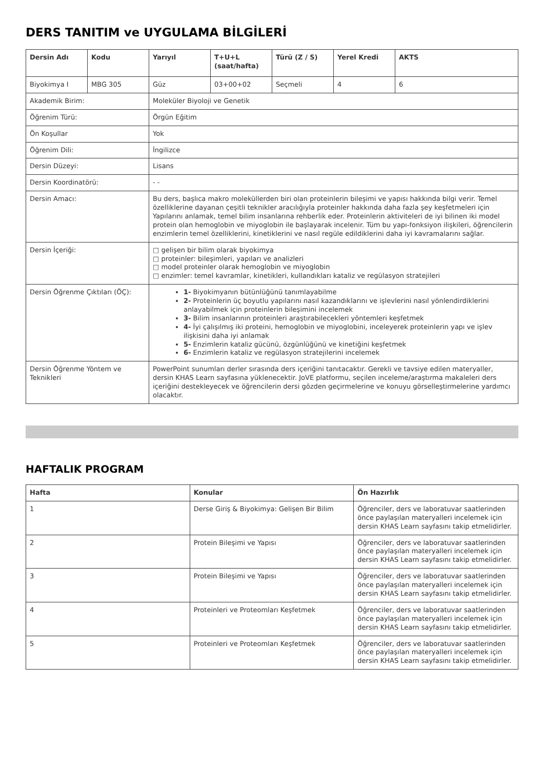DERS TANITIM ve UYGULAMA BİLGİLERİ
| Dersin Adı | Kodu | Yarıyıl | T+U+L (saat/hafta) | Türü (Z / S) | Yerel Kredi | AKTS |
| --- | --- | --- | --- | --- | --- | --- |
| Biyokimya I | MBG 305 | Güz | 03+00+02 | Seçmeli | 4 | 6 |
| Akademik Birim: | | Moleküler Biyoloji ve Genetik | | | | |
| Öğrenim Türü: | | Örgün Eğitim | | | | |
| Ön Koşullar | | Yok | | | | |
| Öğrenim Dili: | | İngilizce | | | | |
| Dersin Düzeyi: | | Lisans | | | | |
| Dersin Koordinatörü: | | - - | | | | |
| Dersin Amacı: | | Bu ders, başlıca makro moleküllerden biri olan proteinlerin bileşimi ve yapısı hakkında bilgi verir. Temel özelliklerine dayanan çeşitli teknikler aracılığıyla proteinler hakkında daha fazla şey keşfetmeleri için Yapılarını anlamak, temel bilim insanlarına rehberlik eder. Proteinlerin aktiviteleri de iyi bilinen iki model protein olan hemoglobin ve miyoglobin ile başlayarak incelenir. Tüm bu yapı-fonksiyon ilişkileri, öğrencilerin enzimlerin temel özelliklerini, kinetiklerini ve nasıl regüle edildiklerini daha iyi kavramalarını sağlar. | | | | |
| Dersin İçeriği: | | □ gelişen bir bilim olarak biyokimya □ proteinler: bileşimleri, yapıları ve analizleri □ model proteinler olarak hemoglobin ve miyoglobin □ enzimler: temel kavramlar, kinetikleri, kullandıkları kataliz ve regülasyon stratejileri | | | | |
| Dersin Öğrenme Çıktıları (ÖÇ): | | 1- Biyokimyanın bütünlüğünü tanımlayabilme 2- Proteinlerin üç boyutlu yapılarını nasıl kazandıklarını ve işlevlerini nasıl yönlendirdiklerini anlayabilmek için proteinlerin bileşimini incelemek 3- Bilim insanlarının proteinleri araştırabilecekleri yöntemleri keşfetmek 4- İyi çalışılmış iki proteini, hemoglobin ve miyoglobini, inceleyerek proteinlerin yapı ve işlev ilişkisini daha iyi anlamak 5- Enzimlerin kataliz gücünü, özgünlüğünü ve kinetiğini keşfetmek 6- Enzimlerin kataliz ve regülasyon stratejilerini incelemek | | | | |
| Dersin Öğrenme Yöntem ve Teknikleri | | PowerPoint sunumları derler sırasında ders içeriğini tanıtacaktır. Gerekli ve tavsiye edilen materyaller, dersin KHAS Learn sayfasına yüklenecektir. JoVE platformu, seçilen inceleme/araştırma makaleleri ders içeriğini destekleyecek ve öğrencilerin dersi gözden geçirmelerine ve konuyu görselleştirmelerine yardımcı olacaktır. | | | | |
HAFTALIK PROGRAM
| Hafta | Konular | Ön Hazırlık |
| --- | --- | --- |
| 1 | Derse Giriş & Biyokimya: Gelişen Bir Bilim | Öğrenciler, ders ve laboratuvar saatlerinden önce paylaşılan materyalleri incelemek için dersin KHAS Learn sayfasını takip etmelidirler. |
| 2 | Protein Bileşimi ve Yapısı | Öğrenciler, ders ve laboratuvar saatlerinden önce paylaşılan materyalleri incelemek için dersin KHAS Learn sayfasını takip etmelidirler. |
| 3 | Protein Bileşimi ve Yapısı | Öğrenciler, ders ve laboratuvar saatlerinden önce paylaşılan materyalleri incelemek için dersin KHAS Learn sayfasını takip etmelidirler. |
| 4 | Proteinleri ve Proteomları Keşfetmek | Öğrenciler, ders ve laboratuvar saatlerinden önce paylaşılan materyalleri incelemek için dersin KHAS Learn sayfasını takip etmelidirler. |
| 5 | Proteinleri ve Proteomları Keşfetmek | Öğrenciler, ders ve laboratuvar saatlerinden önce paylaşılan materyalleri incelemek için dersin KHAS Learn sayfasını takip etmelidirler. |